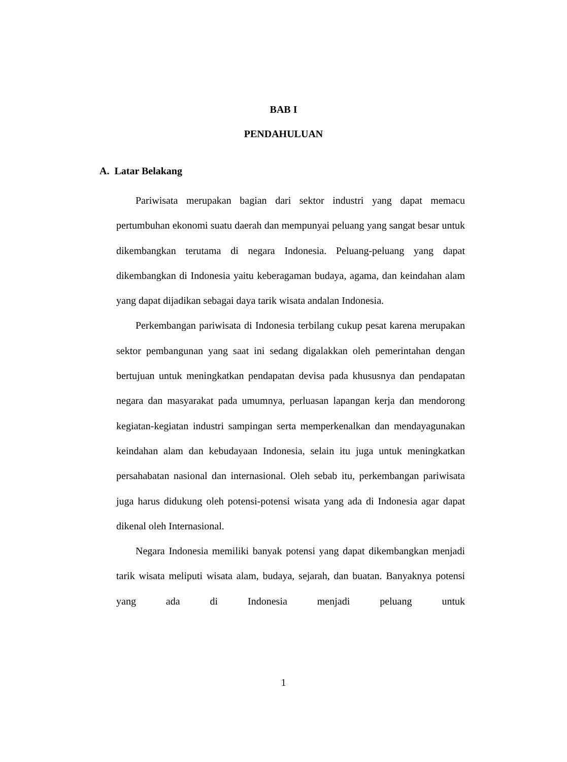BAB I
PENDAHULUAN
A. Latar Belakang
Pariwisata merupakan bagian dari sektor industri yang dapat memacu pertumbuhan ekonomi suatu daerah dan mempunyai peluang yang sangat besar untuk dikembangkan terutama di negara Indonesia. Peluang-peluang yang dapat dikembangkan di Indonesia yaitu keberagaman budaya, agama, dan keindahan alam yang dapat dijadikan sebagai daya tarik wisata andalan Indonesia.
Perkembangan pariwisata di Indonesia terbilang cukup pesat karena merupakan sektor pembangunan yang saat ini sedang digalakkan oleh pemerintahan dengan bertujuan untuk meningkatkan pendapatan devisa pada khususnya dan pendapatan negara dan masyarakat pada umumnya, perluasan lapangan kerja dan mendorong kegiatan-kegiatan industri sampingan serta memperkenalkan dan mendayagunakan keindahan alam dan kebudayaan Indonesia, selain itu juga untuk meningkatkan persahabatan nasional dan internasional. Oleh sebab itu, perkembangan pariwisata juga harus didukung oleh potensi-potensi wisata yang ada di Indonesia agar dapat dikenal oleh Internasional.
Negara Indonesia memiliki banyak potensi yang dapat dikembangkan menjadi tarik wisata meliputi wisata alam, budaya, sejarah, dan buatan. Banyaknya potensi yang ada di Indonesia menjadi peluang untuk
1